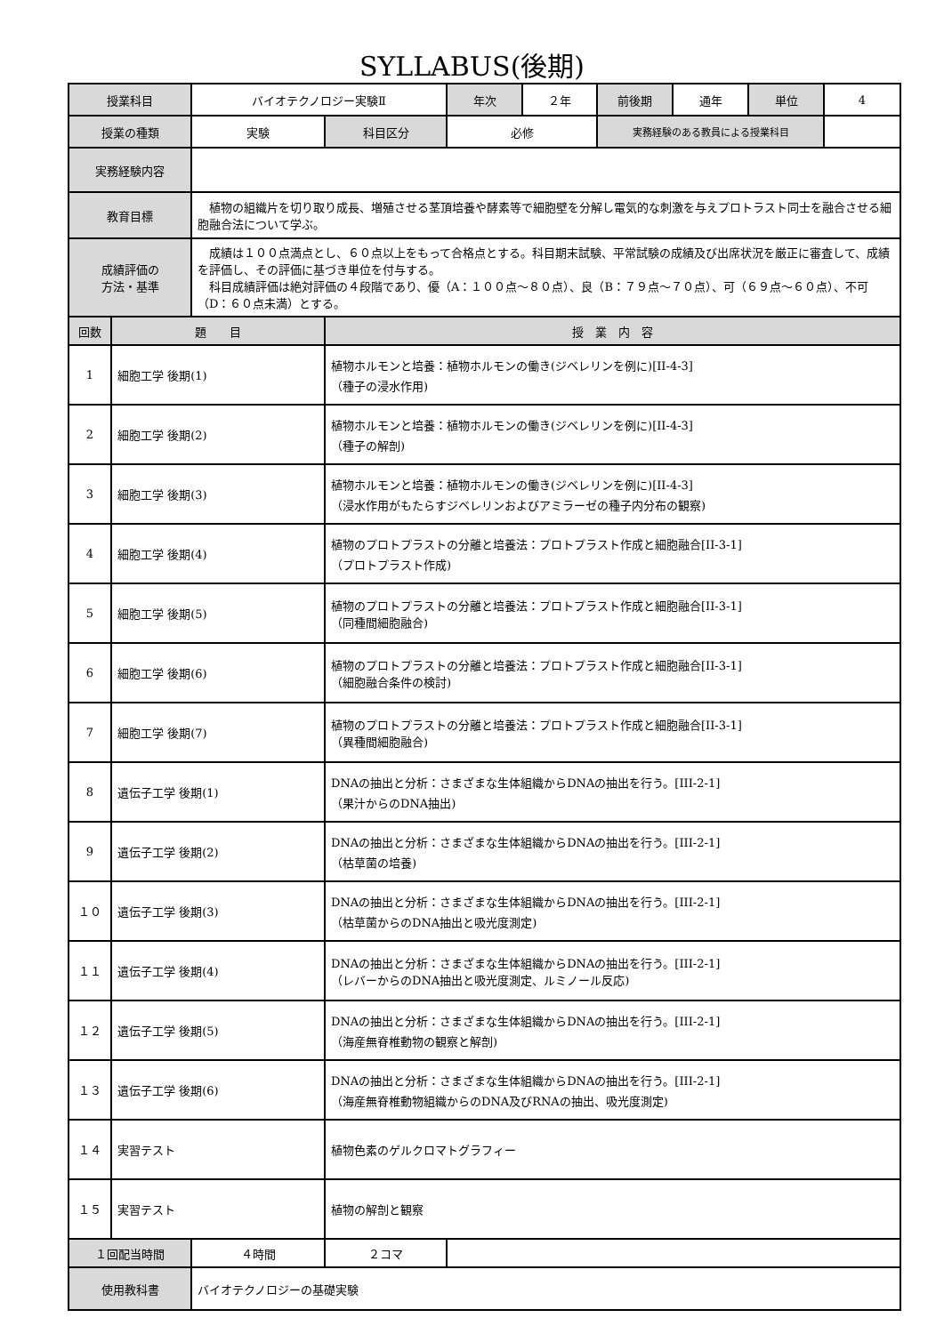SYLLABUS(後期)
| 授業科目 | | バイオテクノロジー実験Ⅱ | | 年次 | ２年 | 前後期 | 通年 | 単位 | 4 |
| 授業の種類 | | 実験 | 科目区分 | 必修 | | 実務経験のある教員による授業科目 | | | |
| 実務経験内容 | | | | | | | | | |
| 教育目標 | | 植物の組織片を切り取り成長、増殖させる茎頂培養や酵素等で細胞壁を分解し電気的な刺激を与えプロトラスト同士を融合させる細胞融合法について学ぶ。 | | | | | | | |
| 成績評価の 方法・基準 | | 成績は１００点満点とし、６０点以上をもって合格点とする。科目期末試験、平常試験の成績及び出席状況を厳正に審査して、成績を評価し、その評価に基づき単位を付与する。 科目成績評価は絶対評価の４段階であり、優（A：１００点～８０点）、良（B：７９点～７０点）、可（６９点～６０点）、不可（D：６０点未満）とする。 | | | | | | | |
| 回数 | 題 目 | | 授 業 内 容 | | | | | | |
| 1 | 細胞工学 後期(1) | | 植物ホルモンと培養：植物ホルモンの働き(ジベレリンを例に)[II-4-3] （種子の浸水作用) | | | | | | |
| 2 | 細胞工学 後期(2) | | 植物ホルモンと培養：植物ホルモンの働き(ジベレリンを例に)[II-4-3] （種子の解剖) | | | | | | |
| 3 | 細胞工学 後期(3) | | 植物ホルモンと培養：植物ホルモンの働き(ジベレリンを例に)[II-4-3] （浸水作用がもたらすジベレリンおよびアミラーゼの種子内分布の観察) | | | | | | |
| 4 | 細胞工学 後期(4) | | 植物のプロトプラストの分離と培養法：プロトプラスト作成と細胞融合[II-3-1] （プロトプラスト作成) | | | | | | |
| 5 | 細胞工学 後期(5) | | 植物のプロトプラストの分離と培養法：プロトプラスト作成と細胞融合[II-3-1] （同種間細胞融合) | | | | | | |
| 6 | 細胞工学 後期(6) | | 植物のプロトプラストの分離と培養法：プロトプラスト作成と細胞融合[II-3-1] （細胞融合条件の検討) | | | | | | |
| 7 | 細胞工学 後期(7) | | 植物のプロトプラストの分離と培養法：プロトプラスト作成と細胞融合[II-3-1] （異種間細胞融合) | | | | | | |
| 8 | 遺伝子工学 後期(1) | | DNAの抽出と分析：さまざまな生体組織からDNAの抽出を行う。[III-2-1] （果汁からのDNA抽出) | | | | | | |
| 9 | 遺伝子工学 後期(2) | | DNAの抽出と分析：さまざまな生体組織からDNAの抽出を行う。[III-2-1] （枯草菌の培養) | | | | | | |
| １０ | 遺伝子工学 後期(3) | | DNAの抽出と分析：さまざまな生体組織からDNAの抽出を行う。[III-2-1] （枯草菌からのDNA抽出と吸光度測定) | | | | | | |
| １１ | 遺伝子工学 後期(4) | | DNAの抽出と分析：さまざまな生体組織からDNAの抽出を行う。[III-2-1] （レバーからのDNA抽出と吸光度測定、ルミノール反応) | | | | | | |
| １２ | 遺伝子工学 後期(5) | | DNAの抽出と分析：さまざまな生体組織からDNAの抽出を行う。[III-2-1] （海産無脊椎動物の観察と解剖) | | | | | | |
| １３ | 遺伝子工学 後期(6) | | DNAの抽出と分析：さまざまな生体組織からDNAの抽出を行う。[III-2-1] （海産無脊椎動物組織からのDNA及びRNAの抽出、吸光度測定) | | | | | | |
| １４ | 実習テスト | | 植物色素のゲルクロマトグラフィー | | | | | | |
| １５ | 実習テスト | | 植物の解剖と観察 | | | | | | |
| １回配当時間 | | ４時間 | ２コマ | | | | | | |
| 使用教科書 | | バイオテクノロジーの基礎実験 | | | | | | | |